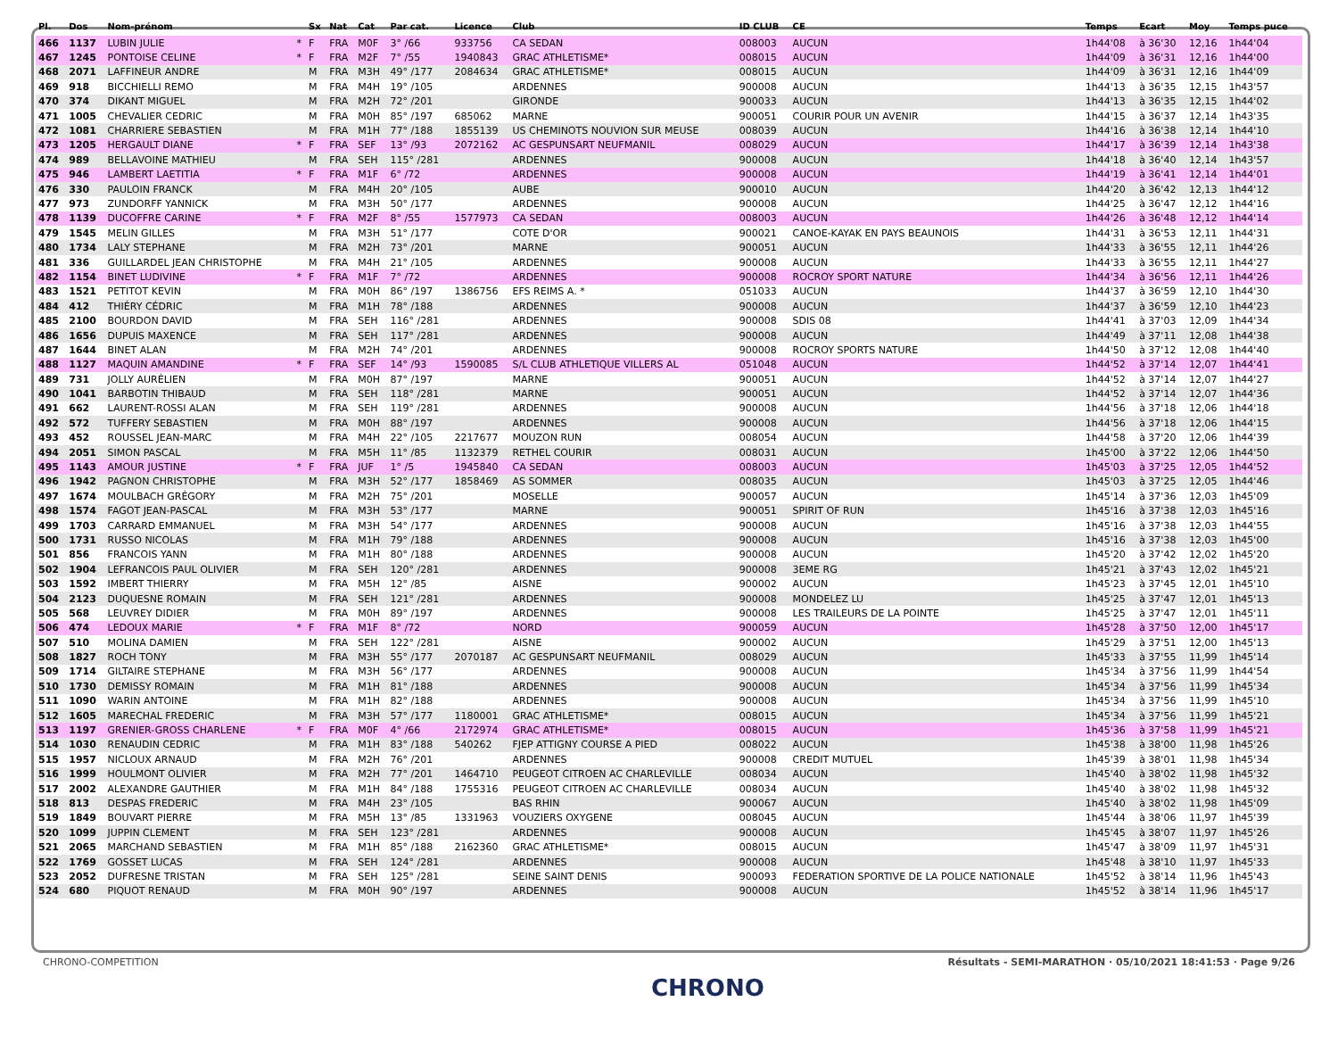| Pl. | Dos | Nom-prénom | | Sx | Nat | Cat | Par cat. | Licence | Club | ID CLUB | CE | Temps | Ecart | Moy | Temps puce |
| --- | --- | --- | --- | --- | --- | --- | --- | --- | --- | --- | --- | --- | --- | --- | --- |
| 466 | 1137 | LUBIN JULIE | * | F | FRA | M0F | 3° /66 | 933756 | CA SEDAN | 008003 | AUCUN | 1h44'08 | à 36'30 | 12,16 | 1h44'04 |
| 467 | 1245 | PONTOISE CELINE | * | F | FRA | M2F | 7° /55 | 1940843 | GRAC ATHLETISME* | 008015 | AUCUN | 1h44'09 | à 36'31 | 12,16 | 1h44'00 |
| 468 | 2071 | LAFFINEUR ANDRE | | M | FRA | M3H | 49° /177 | 2084634 | GRAC ATHLETISME* | 008015 | AUCUN | 1h44'09 | à 36'31 | 12,16 | 1h44'09 |
| 469 | 918 | BICCHIELLI REMO | | M | FRA | M4H | 19° /105 | | ARDENNES | 900008 | AUCUN | 1h44'13 | à 36'35 | 12,15 | 1h43'57 |
| 470 | 374 | DIKANT MIGUEL | | M | FRA | M2H | 72° /201 | | GIRONDE | 900033 | AUCUN | 1h44'13 | à 36'35 | 12,15 | 1h44'02 |
| 471 | 1005 | CHEVALIER CEDRIC | | M | FRA | M0H | 85° /197 | 685062 | MARNE | 900051 | COURIR POUR UN AVENIR | 1h44'15 | à 36'37 | 12,14 | 1h43'35 |
| 472 | 1081 | CHARRIERE SEBASTIEN | | M | FRA | M1H | 77° /188 | 1855139 | US CHEMINOTS NOUVION SUR MEUSE | 008039 | AUCUN | 1h44'16 | à 36'38 | 12,14 | 1h44'10 |
| 473 | 1205 | HERGAULT DIANE | * | F | FRA | SEF | 13° /93 | 2072162 | AC GESPUNSART NEUFMANIL | 008029 | AUCUN | 1h44'17 | à 36'39 | 12,14 | 1h43'38 |
| 474 | 989 | BELLAVOINE MATHIEU | | M | FRA | SEH | 115° /281 | | ARDENNES | 900008 | AUCUN | 1h44'18 | à 36'40 | 12,14 | 1h43'57 |
| 475 | 946 | LAMBERT LAETITIA | * | F | FRA | M1F | 6° /72 | | ARDENNES | 900008 | AUCUN | 1h44'19 | à 36'41 | 12,14 | 1h44'01 |
| 476 | 330 | PAULOIN FRANCK | | M | FRA | M4H | 20° /105 | | AUBE | 900010 | AUCUN | 1h44'20 | à 36'42 | 12,13 | 1h44'12 |
| 477 | 973 | ZUNDORFF YANNICK | | M | FRA | M3H | 50° /177 | | ARDENNES | 900008 | AUCUN | 1h44'25 | à 36'47 | 12,12 | 1h44'16 |
| 478 | 1139 | DUCOFFRE CARINE | * | F | FRA | M2F | 8° /55 | 1577973 | CA SEDAN | 008003 | AUCUN | 1h44'26 | à 36'48 | 12,12 | 1h44'14 |
| 479 | 1545 | MELIN GILLES | | M | FRA | M3H | 51° /177 | | COTE D'OR | 900021 | CANOE-KAYAK EN PAYS BEAUNOIS | 1h44'31 | à 36'53 | 12,11 | 1h44'31 |
| 480 | 1734 | LALY STEPHANE | | M | FRA | M2H | 73° /201 | | MARNE | 900051 | AUCUN | 1h44'33 | à 36'55 | 12,11 | 1h44'26 |
| 481 | 336 | GUILLARDEL JEAN CHRISTOPHE | | M | FRA | M4H | 21° /105 | | ARDENNES | 900008 | AUCUN | 1h44'33 | à 36'55 | 12,11 | 1h44'27 |
| 482 | 1154 | BINET LUDIVINE | * | F | FRA | M1F | 7° /72 | | ARDENNES | 900008 | ROCROY SPORT NATURE | 1h44'34 | à 36'56 | 12,11 | 1h44'26 |
| 483 | 1521 | PETITOT KEVIN | | M | FRA | M0H | 86° /197 | 1386756 | EFS REIMS A. * | 051033 | AUCUN | 1h44'37 | à 36'59 | 12,10 | 1h44'30 |
| 484 | 412 | THIÉRY CÉDRIC | | M | FRA | M1H | 78° /188 | | ARDENNES | 900008 | AUCUN | 1h44'37 | à 36'59 | 12,10 | 1h44'23 |
| 485 | 2100 | BOURDON DAVID | | M | FRA | SEH | 116° /281 | | ARDENNES | 900008 | SDIS 08 | 1h44'41 | à 37'03 | 12,09 | 1h44'34 |
| 486 | 1656 | DUPUIS MAXENCE | | M | FRA | SEH | 117° /281 | | ARDENNES | 900008 | AUCUN | 1h44'49 | à 37'11 | 12,08 | 1h44'38 |
| 487 | 1644 | BINET ALAN | | M | FRA | M2H | 74° /201 | | ARDENNES | 900008 | ROCROY SPORTS NATURE | 1h44'50 | à 37'12 | 12,08 | 1h44'40 |
| 488 | 1127 | MAQUIN AMANDINE | * | F | FRA | SEF | 14° /93 | 1590085 | S/L CLUB ATHLETIQUE VILLERS AL | 051048 | AUCUN | 1h44'52 | à 37'14 | 12,07 | 1h44'41 |
| 489 | 731 | JOLLY AURÉLIEN | | M | FRA | M0H | 87° /197 | | MARNE | 900051 | AUCUN | 1h44'52 | à 37'14 | 12,07 | 1h44'27 |
| 490 | 1041 | BARBOTIN THIBAUD | | M | FRA | SEH | 118° /281 | | MARNE | 900051 | AUCUN | 1h44'52 | à 37'14 | 12,07 | 1h44'36 |
| 491 | 662 | LAURENT-ROSSI ALAN | | M | FRA | SEH | 119° /281 | | ARDENNES | 900008 | AUCUN | 1h44'56 | à 37'18 | 12,06 | 1h44'18 |
| 492 | 572 | TUFFERY SEBASTIEN | | M | FRA | M0H | 88° /197 | | ARDENNES | 900008 | AUCUN | 1h44'56 | à 37'18 | 12,06 | 1h44'15 |
| 493 | 452 | ROUSSEL JEAN-MARC | | M | FRA | M4H | 22° /105 | 2217677 | MOUZON RUN | 008054 | AUCUN | 1h44'58 | à 37'20 | 12,06 | 1h44'39 |
| 494 | 2051 | SIMON PASCAL | | M | FRA | M5H | 11° /85 | 1132379 | RETHEL COURIR | 008031 | AUCUN | 1h45'00 | à 37'22 | 12,06 | 1h44'50 |
| 495 | 1143 | AMOUR JUSTINE | * | F | FRA | JUF | 1° /5 | 1945840 | CA SEDAN | 008003 | AUCUN | 1h45'03 | à 37'25 | 12,05 | 1h44'52 |
| 496 | 1942 | PAGNON CHRISTOPHE | | M | FRA | M3H | 52° /177 | 1858469 | AS SOMMER | 008035 | AUCUN | 1h45'03 | à 37'25 | 12,05 | 1h44'46 |
| 497 | 1674 | MOULBACH GRÉGORY | | M | FRA | M2H | 75° /201 | | MOSELLE | 900057 | AUCUN | 1h45'14 | à 37'36 | 12,03 | 1h45'09 |
| 498 | 1574 | FAGOT JEAN-PASCAL | | M | FRA | M3H | 53° /177 | | MARNE | 900051 | SPIRIT OF RUN | 1h45'16 | à 37'38 | 12,03 | 1h45'16 |
| 499 | 1703 | CARRARD EMMANUEL | | M | FRA | M3H | 54° /177 | | ARDENNES | 900008 | AUCUN | 1h45'16 | à 37'38 | 12,03 | 1h44'55 |
| 500 | 1731 | RUSSO NICOLAS | | M | FRA | M1H | 79° /188 | | ARDENNES | 900008 | AUCUN | 1h45'16 | à 37'38 | 12,03 | 1h45'00 |
| 501 | 856 | FRANCOIS YANN | | M | FRA | M1H | 80° /188 | | ARDENNES | 900008 | AUCUN | 1h45'20 | à 37'42 | 12,02 | 1h45'20 |
| 502 | 1904 | LEFRANCOIS PAUL OLIVIER | | M | FRA | SEH | 120° /281 | | ARDENNES | 900008 | 3EME RG | 1h45'21 | à 37'43 | 12,02 | 1h45'21 |
| 503 | 1592 | IMBERT THIERRY | | M | FRA | M5H | 12° /85 | | AISNE | 900002 | AUCUN | 1h45'23 | à 37'45 | 12,01 | 1h45'10 |
| 504 | 2123 | DUQUESNE ROMAIN | | M | FRA | SEH | 121° /281 | | ARDENNES | 900008 | MONDELEZ LU | 1h45'25 | à 37'47 | 12,01 | 1h45'13 |
| 505 | 568 | LEUVREY DIDIER | | M | FRA | M0H | 89° /197 | | ARDENNES | 900008 | LES TRAILEURS DE LA POINTE | 1h45'25 | à 37'47 | 12,01 | 1h45'11 |
| 506 | 474 | LEDOUX MARIE | * | F | FRA | M1F | 8° /72 | | NORD | 900059 | AUCUN | 1h45'28 | à 37'50 | 12,00 | 1h45'17 |
| 507 | 510 | MOLINA DAMIEN | | M | FRA | SEH | 122° /281 | | AISNE | 900002 | AUCUN | 1h45'29 | à 37'51 | 12,00 | 1h45'13 |
| 508 | 1827 | ROCH TONY | | M | FRA | M3H | 55° /177 | 2070187 | AC GESPUNSART NEUFMANIL | 008029 | AUCUN | 1h45'33 | à 37'55 | 11,99 | 1h45'14 |
| 509 | 1714 | GILTAIRE STEPHANE | | M | FRA | M3H | 56° /177 | | ARDENNES | 900008 | AUCUN | 1h45'34 | à 37'56 | 11,99 | 1h44'54 |
| 510 | 1730 | DEMISSY ROMAIN | | M | FRA | M1H | 81° /188 | | ARDENNES | 900008 | AUCUN | 1h45'34 | à 37'56 | 11,99 | 1h45'34 |
| 511 | 1090 | WARIN ANTOINE | | M | FRA | M1H | 82° /188 | | ARDENNES | 900008 | AUCUN | 1h45'34 | à 37'56 | 11,99 | 1h45'10 |
| 512 | 1605 | MARECHAL FREDERIC | | M | FRA | M3H | 57° /177 | 1180001 | GRAC ATHLETISME* | 008015 | AUCUN | 1h45'34 | à 37'56 | 11,99 | 1h45'21 |
| 513 | 1197 | GRENIER-GROSS CHARLENE | * | F | FRA | M0F | 4° /66 | 2172974 | GRAC ATHLETISME* | 008015 | AUCUN | 1h45'36 | à 37'58 | 11,99 | 1h45'21 |
| 514 | 1030 | RENAUDIN CEDRIC | | M | FRA | M1H | 83° /188 | 540262 | FJEP ATTIGNY COURSE A PIED | 008022 | AUCUN | 1h45'38 | à 38'00 | 11,98 | 1h45'26 |
| 515 | 1957 | NICLOUX ARNAUD | | M | FRA | M2H | 76° /201 | | ARDENNES | 900008 | CREDIT MUTUEL | 1h45'39 | à 38'01 | 11,98 | 1h45'34 |
| 516 | 1999 | HOULMONT OLIVIER | | M | FRA | M2H | 77° /201 | 1464710 | PEUGEOT CITROEN AC CHARLEVILLE | 008034 | AUCUN | 1h45'40 | à 38'02 | 11,98 | 1h45'32 |
| 517 | 2002 | ALEXANDRE GAUTHIER | | M | FRA | M1H | 84° /188 | 1755316 | PEUGEOT CITROEN AC CHARLEVILLE | 008034 | AUCUN | 1h45'40 | à 38'02 | 11,98 | 1h45'32 |
| 518 | 813 | DESPAS FREDERIC | | M | FRA | M4H | 23° /105 | | BAS RHIN | 900067 | AUCUN | 1h45'40 | à 38'02 | 11,98 | 1h45'09 |
| 519 | 1849 | BOUVART PIERRE | | M | FRA | M5H | 13° /85 | 1331963 | VOUZIERS OXYGENE | 008045 | AUCUN | 1h45'44 | à 38'06 | 11,97 | 1h45'39 |
| 520 | 1099 | JUPPIN CLEMENT | | M | FRA | SEH | 123° /281 | | ARDENNES | 900008 | AUCUN | 1h45'45 | à 38'07 | 11,97 | 1h45'26 |
| 521 | 2065 | MARCHAND SEBASTIEN | | M | FRA | M1H | 85° /188 | 2162360 | GRAC ATHLETISME* | 008015 | AUCUN | 1h45'47 | à 38'09 | 11,97 | 1h45'31 |
| 522 | 1769 | GOSSET LUCAS | | M | FRA | SEH | 124° /281 | | ARDENNES | 900008 | AUCUN | 1h45'48 | à 38'10 | 11,97 | 1h45'33 |
| 523 | 2052 | DUFRESNE TRISTAN | | M | FRA | SEH | 125° /281 | | SEINE SAINT DENIS | 900093 | FEDERATION SPORTIVE DE LA POLICE NATIONALE | 1h45'52 | à 38'14 | 11,96 | 1h45'43 |
| 524 | 680 | PIQUOT RENAUD | | M | FRA | M0H | 90° /197 | | ARDENNES | 900008 | AUCUN | 1h45'52 | à 38'14 | 11,96 | 1h45'17 |
CHRONO-COMPETITION Résultats - SEMI-MARATHON · 05/10/2021 18:41:53 · Page 9/26
CHRONO